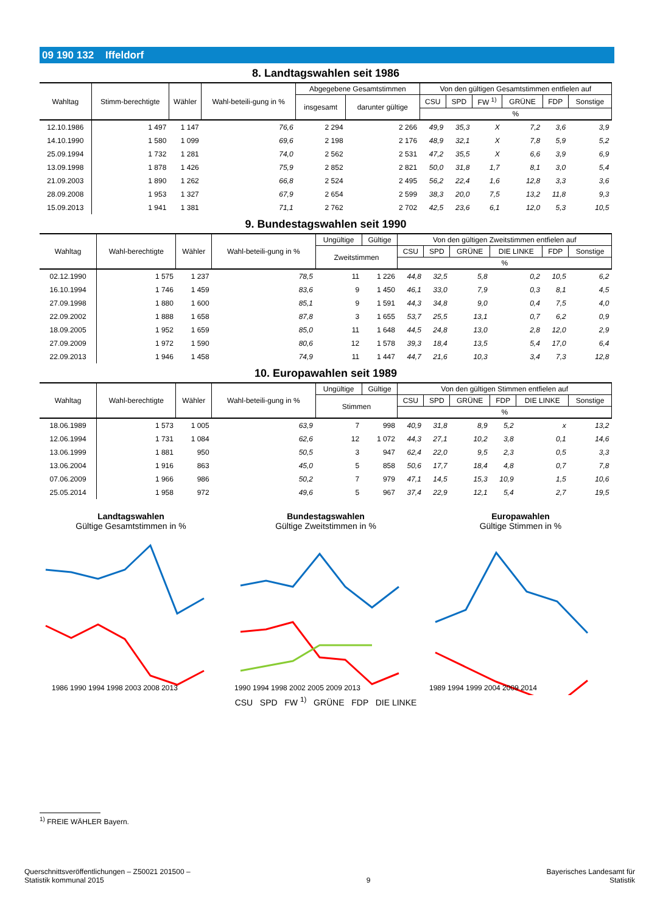09 190 132 Iffeldorf
8. Landtagswahlen seit 1986
| Wahltag | Stimm-berechtigte | Wähler | Wahl-beteili-gung in % | Abgegebene Gesamtstimmen | | Von den gültigen Gesamtstimmen entfielen auf | | | | | |
| --- | --- | --- | --- | --- | --- | --- | --- | --- | --- | --- | --- |
| | | | | insgesamt | darunter gültige | CSU | SPD | FW <sup>1)</sup> | GRÜNE | FDP | Sonstige |
| | | | | | | % | | | | | |
| 12.10.1986 | 1 497 | 1 147 | 76,6 | 2 294 | 2 266 | 49,9 | 35,3 | X | 7,2 | 3,6 | 3,9 |
| 14.10.1990 | 1 580 | 1 099 | 69,6 | 2 198 | 2 176 | 48,9 | 32,1 | X | 7,8 | 5,9 | 5,2 |
| 25.09.1994 | 1 732 | 1 281 | 74,0 | 2 562 | 2 531 | 47,2 | 35,5 | X | 6,6 | 3,9 | 6,9 |
| 13.09.1998 | 1 878 | 1 426 | 75,9 | 2 852 | 2 821 | 50,0 | 31,8 | 1,7 | 8,1 | 3,0 | 5,4 |
| 21.09.2003 | 1 890 | 1 262 | 66,8 | 2 524 | 2 495 | 56,2 | 22,4 | 1,6 | 12,8 | 3,3 | 3,6 |
| 28.09.2008 | 1 953 | 1 327 | 67,9 | 2 654 | 2 599 | 38,3 | 20,0 | 7,5 | 13,2 | 11,8 | 9,3 |
| 15.09.2013 | 1 941 | 1 381 | 71,1 | 2 762 | 2 702 | 42,5 | 23,6 | 6,1 | 12,0 | 5,3 | 10,5 |
9. Bundestagswahlen seit 1990
| Wahltag | Wahl-berechtigte | Wähler | Wahl-beteili-gung in % | Ungültige | Gültige | Von den gültigen Zweitstimmen entfielen auf | | | | | |
| --- | --- | --- | --- | --- | --- | --- | --- | --- | --- | --- | --- |
| | | | | Zweitstimmen | | CSU | SPD | GRÜNE | DIE LINKE | FDP | Sonstige |
| | | | | | | % | | | | | |
| 02.12.1990 | 1 575 | 1 237 | 78,5 | 11 | 1 226 | 44,8 | 32,5 | 5,8 | 0,2 | 10,5 | 6,2 |
| 16.10.1994 | 1 746 | 1 459 | 83,6 | 9 | 1 450 | 46,1 | 33,0 | 7,9 | 0,3 | 8,1 | 4,5 |
| 27.09.1998 | 1 880 | 1 600 | 85,1 | 9 | 1 591 | 44,3 | 34,8 | 9,0 | 0,4 | 7,5 | 4,0 |
| 22.09.2002 | 1 888 | 1 658 | 87,8 | 3 | 1 655 | 53,7 | 25,5 | 13,1 | 0,7 | 6,2 | 0,9 |
| 18.09.2005 | 1 952 | 1 659 | 85,0 | 11 | 1 648 | 44,5 | 24,8 | 13,0 | 2,8 | 12,0 | 2,9 |
| 27.09.2009 | 1 972 | 1 590 | 80,6 | 12 | 1 578 | 39,3 | 18,4 | 13,5 | 5,4 | 17,0 | 6,4 |
| 22.09.2013 | 1 946 | 1 458 | 74,9 | 11 | 1 447 | 44,7 | 21,6 | 10,3 | 3,4 | 7,3 | 12,8 |
10. Europawahlen seit 1989
| Wahltag | Wahl-berechtigte | Wähler | Wahl-beteili-gung in % | Ungültige | Gültige | Von den gültigen Stimmen entfielen auf | | | | | |
| --- | --- | --- | --- | --- | --- | --- | --- | --- | --- | --- | --- |
| | | | | Stimmen | | CSU | SPD | GRÜNE | FDP | DIE LINKE | Sonstige |
| | | | | | | % | | | | | |
| 18.06.1989 | 1 573 | 1 005 | 63,9 | 7 | 998 | 40,9 | 31,8 | 8,9 | 5,2 | x | 13,2 |
| 12.06.1994 | 1 731 | 1 084 | 62,6 | 12 | 1 072 | 44,3 | 27,1 | 10,2 | 3,8 | 0,1 | 14,6 |
| 13.06.1999 | 1 881 | 950 | 50,5 | 3 | 947 | 62,4 | 22,0 | 9,5 | 2,3 | 0,5 | 3,3 |
| 13.06.2004 | 1 916 | 863 | 45,0 | 5 | 858 | 50,6 | 17,7 | 18,4 | 4,8 | 0,7 | 7,8 |
| 07.06.2009 | 1 966 | 986 | 50,2 | 7 | 979 | 47,1 | 14,5 | 15,3 | 10,9 | 1,5 | 10,6 |
| 25.05.2014 | 1 958 | 972 | 49,6 | 5 | 967 | 37,4 | 22,9 | 12,1 | 5,4 | 2,7 | 19,5 |
Landtagswahlen
Gültige Gesamtstimmen in %
1986 1990 1994 1998 2003 2008 2013
Bundestagswahlen
Gültige Zweitstimmen in %
1990 1994 1998 2002 2005 2009 2013
Europawahlen
Gültige Stimmen in %
1989 1994 1999 2004 2009 2014
CSU SPD FW <sup>1)</sup> GRÜNE FDP DIE LINKE
<sup>1)</sup> FREIE WÄHLER Bayern.
Querschnittsveröffentlichungen – Z50021 201500 –
Statistik kommunal 2015
9
Bayerisches Landesamt für
Statistik